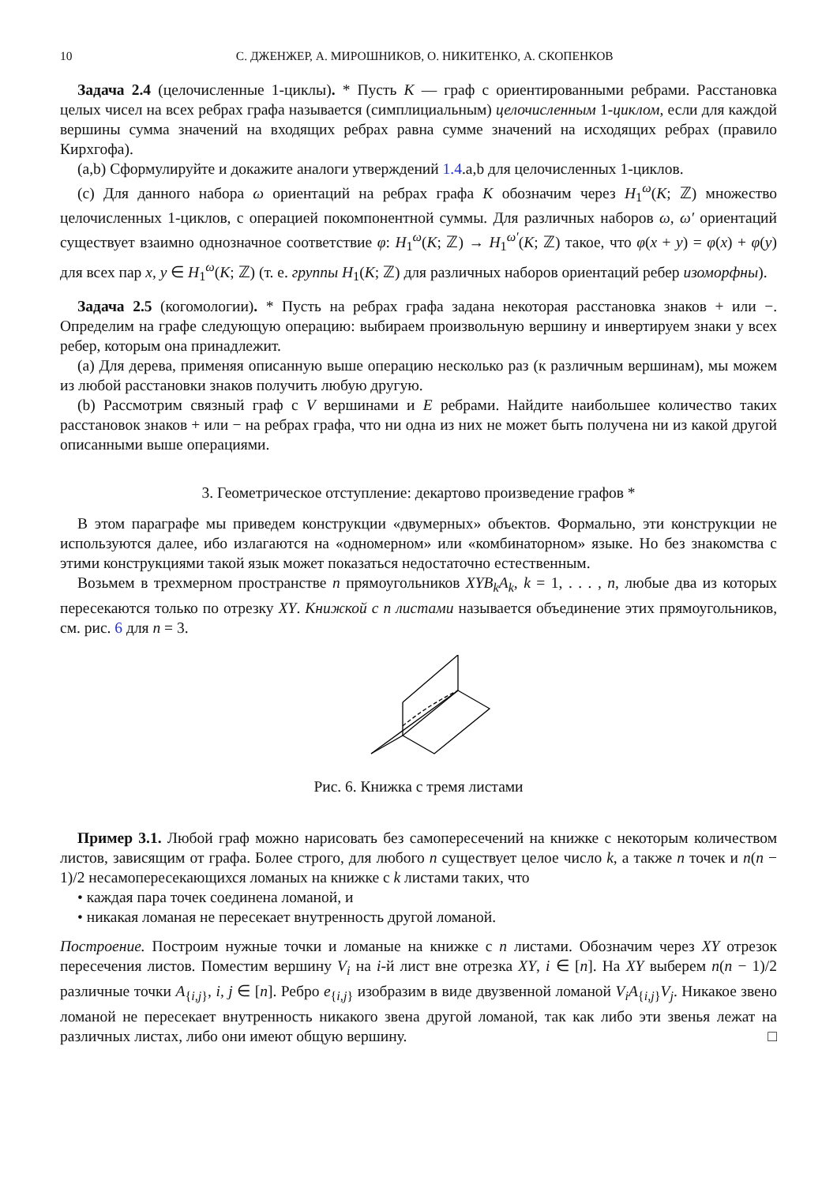10 С. ДЖЕНЖЕР, А. МИРОШНИКОВ, О. НИКИТЕНКО, А. СКОПЕНКОВ
Задача 2.4 (целочисленные 1-циклы). * Пусть K — граф с ориентированными ребрами. Расстановка целых чисел на всех ребрах графа называется (симплициальным) целочисленным 1-циклом, если для каждой вершины сумма значений на входящих ребрах равна сумме значений на исходящих ребрах (правило Кирхгофа).
(a,b) Сформулируйте и докажите аналоги утверждений 1.4.a,b для целочисленных 1-циклов.
(c) Для данного набора ω ориентаций на ребрах графа K обозначим через H<sub>1</sub><sup>ω</sup>(K; ℤ) множество целочисленных 1-циклов, с операцией покомпонентной суммы. Для различных наборов ω, ω′ ориентаций существует взаимно однозначное соответствие φ: H<sub>1</sub><sup>ω</sup>(K; ℤ) → H<sub>1</sub><sup>ω′</sup>(K; ℤ) такое, что φ(x + y) = φ(x) + φ(y) для всех пар x, y ∈ H<sub>1</sub><sup>ω</sup>(K; ℤ) (т. е. группы H<sub>1</sub>(K; ℤ) для различных наборов ориентаций ребер изоморфны).
Задача 2.5 (когомологии). * Пусть на ребрах графа задана некоторая расстановка знаков + или −. Определим на графе следующую операцию: выбираем произвольную вершину и инвертируем знаки у всех ребер, которым она принадлежит.
(a) Для дерева, применяя описанную выше операцию несколько раз (к различным вершинам), мы можем из любой расстановки знаков получить любую другую.
(b) Рассмотрим связный граф с V вершинами и E ребрами. Найдите наибольшее количество таких расстановок знаков + или − на ребрах графа, что ни одна из них не может быть получена ни из какой другой описанными выше операциями.
3. Геометрическое отступление: декартово произведение графов *
В этом параграфе мы приведем конструкции «двумерных» объектов. Формально, эти конструкции не используются далее, ибо излагаются на «одномерном» или «комбинаторном» языке. Но без знакомства с этими конструкциями такой язык может показаться недостаточно естественным.
Возьмем в трехмерном пространстве n прямоугольников XYB<sub>k</sub>A<sub>k</sub>, k = 1, . . . , n, любые два из которых пересекаются только по отрезку XY. Книжкой с n листами называется объединение этих прямоугольников, см. рис. 6 для n = 3.
Рис. 6. Книжка с тремя листами
Пример 3.1. Любой граф можно нарисовать без самопересечений на книжке с некоторым количеством листов, зависящим от графа. Более строго, для любого n существует целое число k, а также n точек и n(n − 1)/2 несамопересекающихся ломаных на книжке с k листами таких, что
• каждая пара точек соединена ломаной, и
• никакая ломаная не пересекает внутренность другой ломаной.
Построение. Построим нужные точки и ломаные на книжке с n листами. Обозначим через XY отрезок пересечения листов. Поместим вершину V<sub>i</sub> на i-й лист вне отрезка XY, i ∈ [n]. На XY выберем n(n − 1)/2 различные точки A<sub>{i,j}</sub>, i, j ∈ [n]. Ребро e<sub>{i,j}</sub> изобразим в виде двузвенной ломаной V<sub>i</sub>A<sub>{i,j}</sub>V<sub>j</sub>. Никакое звено ломаной не пересекает внутренность никакого звена другой ломаной, так как либо эти звенья лежат на различных листах, либо они имеют общую вершину. □